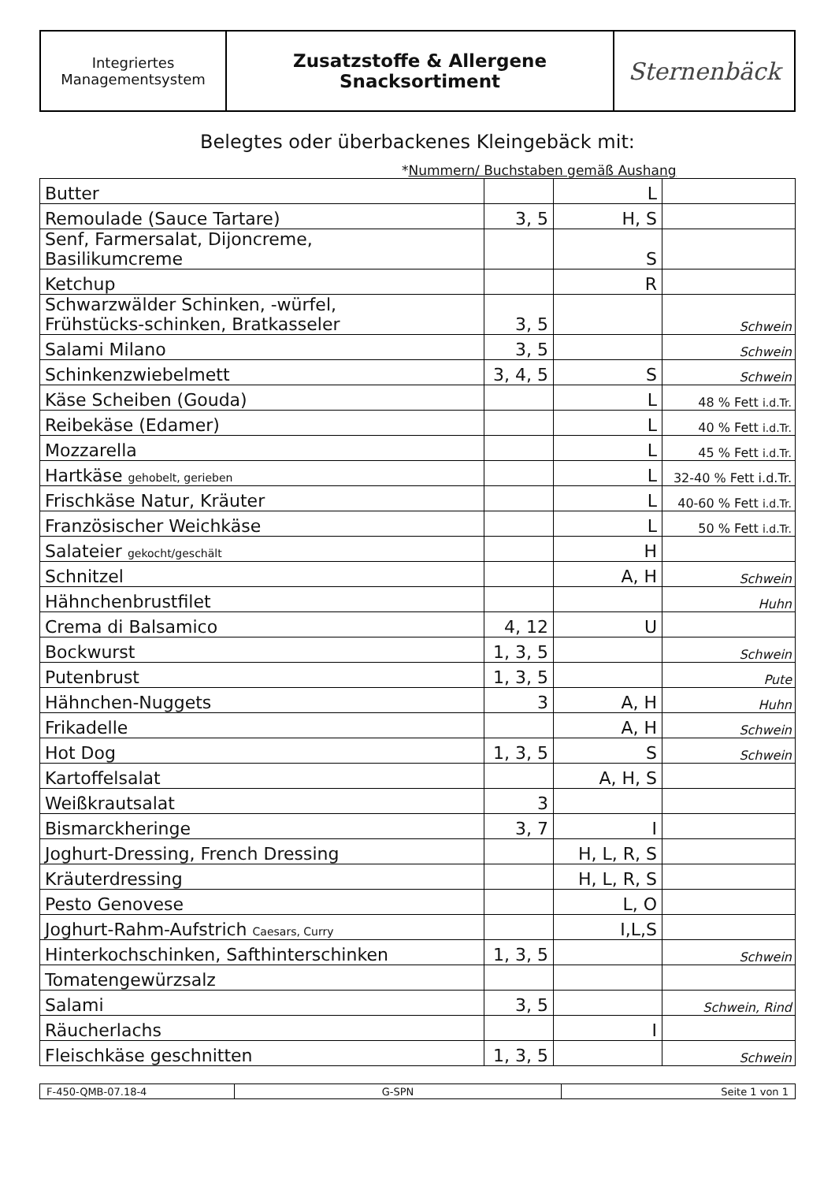| Integriertes Managementsystem | Zusatzstoffe & Allergene Snacksortiment | Sternenbäck |
Belegtes oder überbackenes Kleingebäck mit:
*Nummern/ Buchstaben gemäß Aushang
| Butter | | L | |
| Remoulade (Sauce Tartare) | 3, 5 | H, S | |
| Senf, Farmersalat, Dijoncreme, Basilikumcreme | | S | |
| Ketchup | | R | |
| Schwarzwälder Schinken, -würfel, Frühstücks-schinken, Bratkasseler | 3, 5 | | Schwein |
| Salami Milano | 3, 5 | | Schwein |
| Schinkenzwiebelmett | 3, 4, 5 | S | Schwein |
| Käse Scheiben (Gouda) | | L | 48 % Fett i.d.Tr. |
| Reibekäse (Edamer) | | L | 40 % Fett i.d.Tr. |
| Mozzarella | | L | 45 % Fett i.d.Tr. |
| Hartkäse gehobelt, gerieben | | L | 32-40 % Fett i.d.Tr. |
| Frischkäse Natur, Kräuter | | L | 40-60 % Fett i.d.Tr. |
| Französischer Weichkäse | | L | 50 % Fett i.d.Tr. |
| Salateier gekocht/geschält | | H | |
| Schnitzel | | A, H | Schwein |
| Hähnchenbrustfilet | | | Huhn |
| Crema di Balsamico | 4, 12 | U | |
| Bockwurst | 1, 3, 5 | | Schwein |
| Putenbrust | 1, 3, 5 | | Pute |
| Hähnchen-Nuggets | 3 | A, H | Huhn |
| Frikadelle | | A, H | Schwein |
| Hot Dog | 1, 3, 5 | S | Schwein |
| Kartoffelsalat | | A, H, S | |
| Weißkrautsalat | 3 | | |
| Bismarckheringe | 3, 7 | I | |
| Joghurt-Dressing, French Dressing | | H, L, R, S | |
| Kräuterdressing | | H, L, R, S | |
| Pesto Genovese | | L, O | |
| Joghurt-Rahm-Aufstrich Caesars, Curry | | I,L,S | |
| Hinterkochschinken, Safthinterschinken | 1, 3, 5 | | Schwein |
| Tomatengewürzsalz | | | |
| Salami | 3, 5 | | Schwein, Rind |
| Räucherlachs | | I | |
| Fleischkäse geschnitten | 1, 3, 5 | | Schwein |
| F-450-QMB-07.18-4 | G-SPN | Seite 1 von 1 |